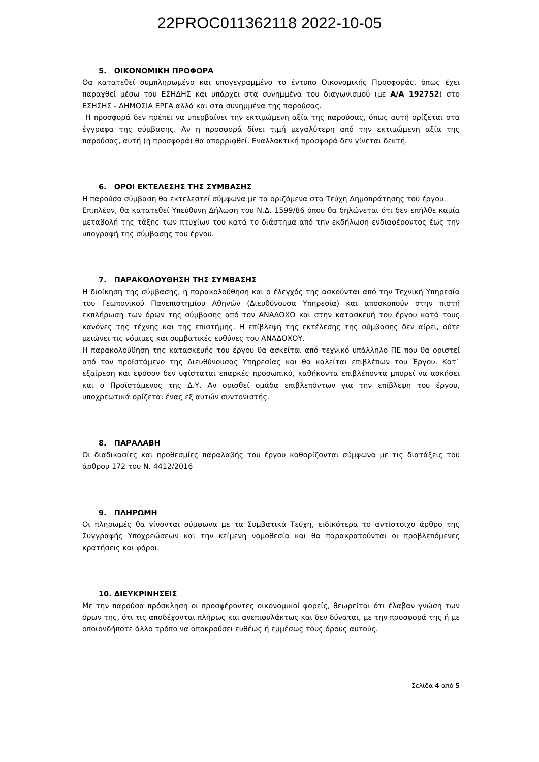22PROC011362118 2022-10-05
5. ΟΙΚΟΝΟΜΙΚΗ ΠΡΟΦΟΡΑ
Θα κατατεθεί συμπληρωμένο και υπογεγραμμένο το έντυπο Οικονομικής Προσφοράς, όπως έχει παραχθεί μέσω του ΕΣΗΔΗΣ και υπάρχει στα συνημμένα του διαγωνισμού (με Α/Α 192752) στο ΕΣΗΣΗΣ - ΔΗΜΟΣΙΑ ΕΡΓΑ αλλά και στα συνημμένα της παρούσας.
Η προσφορά δεν πρέπει να υπερβαίνει την εκτιμώμενη αξία της παρούσας, όπως αυτή ορίζεται στα έγγραφα της σύμβασης. Αν η προσφορά δίνει τιμή μεγαλύτερη από την εκτιμώμενη αξία της παρούσας, αυτή (η προσφορά) θα απορριφθεί. Εναλλακτική προσφορά δεν γίνεται δεκτή.
6. ΟΡΟΙ ΕΚΤΕΛΕΣΗΣ ΤΗΣ ΣΥΜΒΑΣΗΣ
Η παρούσα σύμβαση θα εκτελεστεί σύμφωνα με τα οριζόμενα στα Τεύχη Δημοπράτησης του έργου.
Επιπλέον, θα κατατεθεί Υπεύθυνη Δήλωση του Ν.Δ. 1599/86 όπου θα δηλώνεται ότι δεν επήλθε καμία μεταβολή της τάξης των πτυχίων του κατά το διάστημα από την εκδήλωση ενδιαφέροντος έως την υπογραφή της σύμβασης του έργου.
7. ΠΑΡΑΚΟΛΟΥΘΗΣΗ ΤΗΣ ΣΥΜΒΑΣΗΣ
Η διοίκηση της σύμβασης, η παρακολούθηση και ο έλεγχός της ασκούνται από την Τεχνική Υπηρεσία του Γεωπονικού Πανεπιστημίου Αθηνών (Διευθύνουσα Υπηρεσία) και αποσκοπούν στην πιστή εκπλήρωση των όρων της σύμβασης από τον ΑΝΑΔΟΧΟ και στην κατασκευή του έργου κατά τους κανόνες της τέχνης και της επιστήμης. Η επίβλεψη της εκτέλεσης της σύμβασης δεν αίρει, ούτε μειώνει τις νόμιμες και συμβατικές ευθύνες του ΑΝΑΔΟΧΟΥ.
Η παρακολούθηση της κατασκευής του έργου θα ασκείται από τεχνικό υπάλληλο ΠΕ που θα οριστεί από τον προϊστάμενο της Διευθύνουσας Υπηρεσίας και θα καλείται επιβλέπων του Έργου. Κατ` εξαίρεση και εφόσον δεν υφίσταται επαρκές προσωπικό, καθήκοντα επιβλέποντα μπορεί να ασκήσει και ο Προϊστάμενος της Δ.Υ. Αν ορισθεί ομάδα επιβλεπόντων για την επίβλεψη του έργου, υποχρεωτικά ορίζεται ένας εξ αυτών συντονιστής.
8. ΠΑΡΑΛΑΒΗ
Οι διαδικασίες και προθεσμίες παραλαβής του έργου καθορίζονται σύμφωνα με τις διατάξεις του άρθρου 172 του Ν. 4412/2016
9. ΠΛΗΡΩΜΗ
Οι πληρωμές θα γίνονται σύμφωνα με τα Συμβατικά Τεύχη, ειδικότερα το αντίστοιχο άρθρο της Συγγραφής Υποχρεώσεων και την κείμενη νομοθεσία και θα παρακρατούνται οι προβλεπόμενες κρατήσεις και φόροι.
10. ΔΙΕΥΚΡΙΝΗΣΕΙΣ
Με την παρούσα πρόσκληση οι προσφέροντες οικονομικοί φορείς, θεωρείται ότι έλαβαν γνώση των όρων της, ότι τις αποδέχονται πλήρως και ανεπιφυλάκτως και δεν δύναται, με την προσφορά της ή με οποιονδήποτε άλλο τρόπο να αποκρούσει ευθέως ή εμμέσως τους όρους αυτούς.
Σελίδα 4 από 5